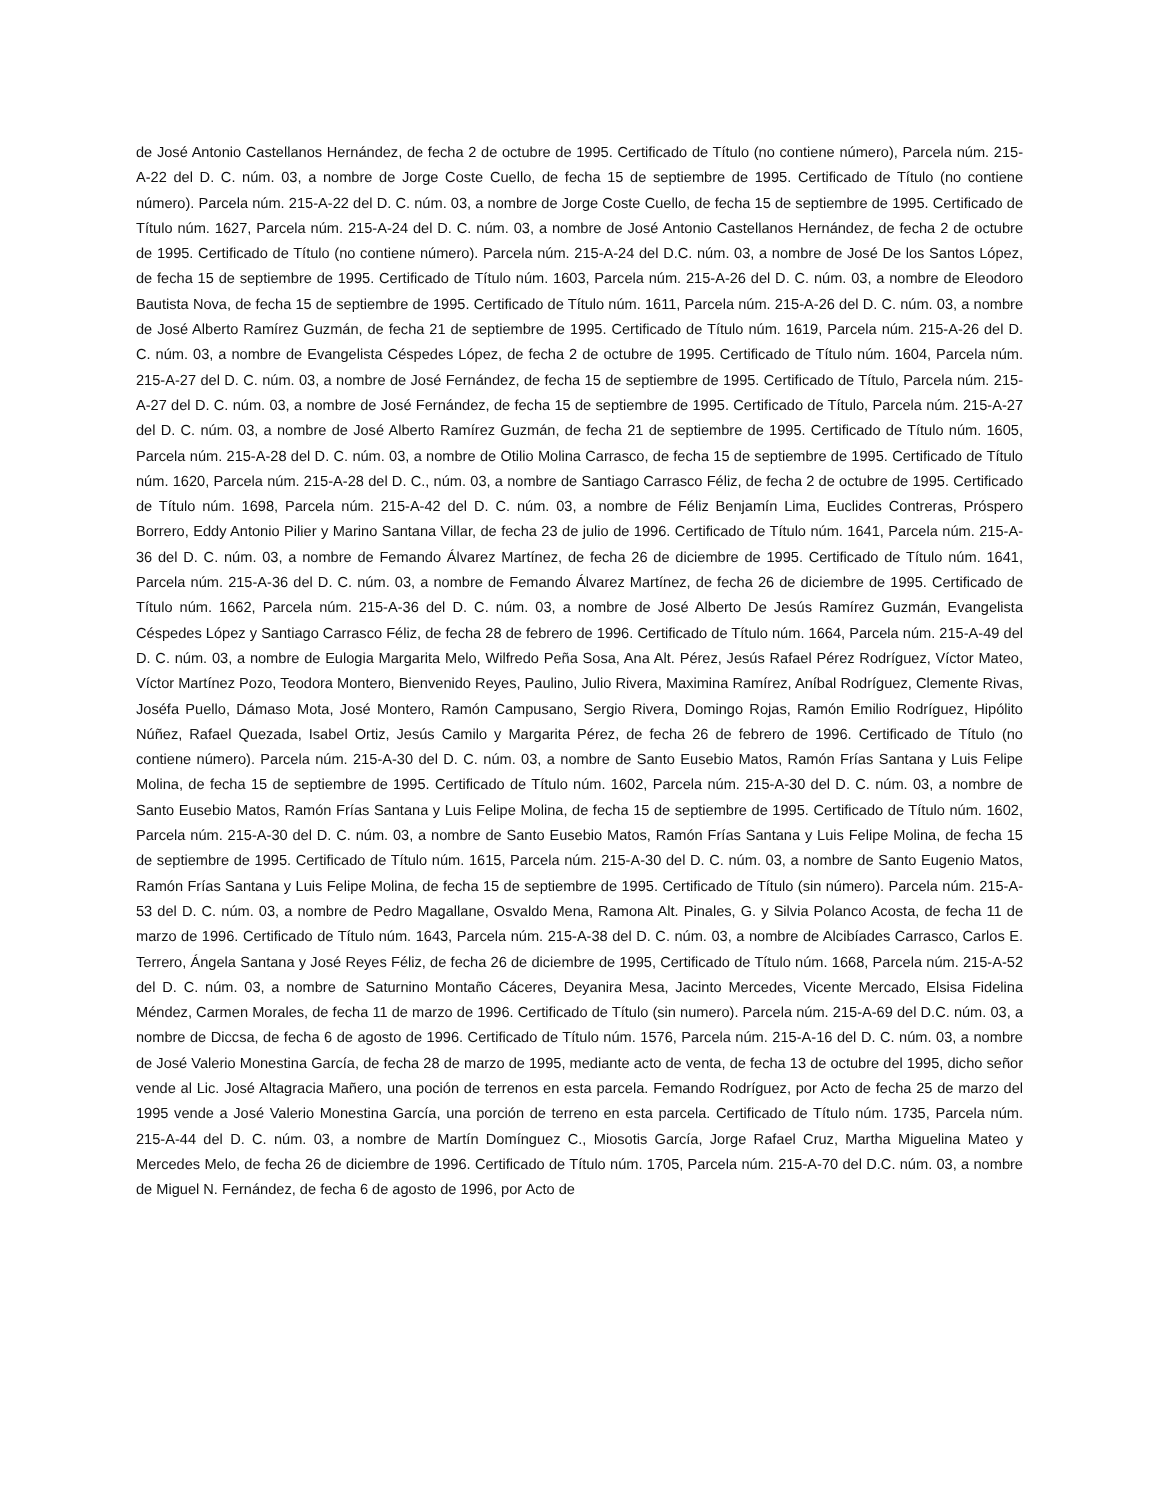de José Antonio Castellanos Hernández, de fecha 2 de octubre de 1995. Certificado de Título (no contiene número), Parcela núm. 215-A-22 del D. C. núm. 03, a nombre de Jorge Coste Cuello, de fecha 15 de septiembre de 1995. Certificado de Título (no contiene número). Parcela núm. 215-A-22 del D. C. núm. 03, a nombre de Jorge Coste Cuello, de fecha 15 de septiembre de 1995. Certificado de Título núm. 1627, Parcela núm. 215-A-24 del D. C. núm. 03, a nombre de José Antonio Castellanos Hernández, de fecha 2 de octubre de 1995. Certificado de Título (no contiene número). Parcela núm. 215-A-24 del D.C. núm. 03, a nombre de José De los Santos López, de fecha 15 de septiembre de 1995. Certificado de Título núm. 1603, Parcela núm. 215-A-26 del D. C. núm. 03, a nombre de Eleodoro Bautista Nova, de fecha 15 de septiembre de 1995. Certificado de Título núm. 1611, Parcela núm. 215-A-26 del D. C. núm. 03, a nombre de José Alberto Ramírez Guzmán, de fecha 21 de septiembre de 1995. Certificado de Título núm. 1619, Parcela núm. 215-A-26 del D. C. núm. 03, a nombre de Evangelista Céspedes López, de fecha 2 de octubre de 1995. Certificado de Título núm. 1604, Parcela núm. 215-A-27 del D. C. núm. 03, a nombre de José Fernández, de fecha 15 de septiembre de 1995. Certificado de Título, Parcela núm. 215-A-27 del D. C. núm. 03, a nombre de José Fernández, de fecha 15 de septiembre de 1995. Certificado de Título, Parcela núm. 215-A-27 del D. C. núm. 03, a nombre de José Alberto Ramírez Guzmán, de fecha 21 de septiembre de 1995. Certificado de Título núm. 1605, Parcela núm. 215-A-28 del D. C. núm. 03, a nombre de Otilio Molina Carrasco, de fecha 15 de septiembre de 1995. Certificado de Título núm. 1620, Parcela núm. 215-A-28 del D. C., núm. 03, a nombre de Santiago Carrasco Féliz, de fecha 2 de octubre de 1995. Certificado de Título núm. 1698, Parcela núm. 215-A-42 del D. C. núm. 03, a nombre de Féliz Benjamín Lima, Euclides Contreras, Próspero Borrero, Eddy Antonio Pilier y Marino Santana Villar, de fecha 23 de julio de 1996. Certificado de Título núm. 1641, Parcela núm. 215-A-36 del D. C. núm. 03, a nombre de Femando Álvarez Martínez, de fecha 26 de diciembre de 1995. Certificado de Título núm. 1641, Parcela núm. 215-A-36 del D. C. núm. 03, a nombre de Femando Álvarez Martínez, de fecha 26 de diciembre de 1995. Certificado de Título núm. 1662, Parcela núm. 215-A-36 del D. C. núm. 03, a nombre de José Alberto De Jesús Ramírez Guzmán, Evangelista Céspedes López y Santiago Carrasco Féliz, de fecha 28 de febrero de 1996. Certificado de Título núm. 1664, Parcela núm. 215-A-49 del D. C. núm. 03, a nombre de Eulogia Margarita Melo, Wilfredo Peña Sosa, Ana Alt. Pérez, Jesús Rafael Pérez Rodríguez, Víctor Mateo, Víctor Martínez Pozo, Teodora Montero, Bienvenido Reyes, Paulino, Julio Rivera, Maximina Ramírez, Aníbal Rodríguez, Clemente Rivas, Joséfa Puello, Dámaso Mota, José Montero, Ramón Campusano, Sergio Rivera, Domingo Rojas, Ramón Emilio Rodríguez, Hipólito Núñez, Rafael Quezada, Isabel Ortiz, Jesús Camilo y Margarita Pérez, de fecha 26 de febrero de 1996. Certificado de Título (no contiene número). Parcela núm. 215-A-30 del D. C. núm. 03, a nombre de Santo Eusebio Matos, Ramón Frías Santana y Luis Felipe Molina, de fecha 15 de septiembre de 1995. Certificado de Título núm. 1602, Parcela núm. 215-A-30 del D. C. núm. 03, a nombre de Santo Eusebio Matos, Ramón Frías Santana y Luis Felipe Molina, de fecha 15 de septiembre de 1995. Certificado de Título núm. 1602, Parcela núm. 215-A-30 del D. C. núm. 03, a nombre de Santo Eusebio Matos, Ramón Frías Santana y Luis Felipe Molina, de fecha 15 de septiembre de 1995. Certificado de Título núm. 1615, Parcela núm. 215-A-30 del D. C. núm. 03, a nombre de Santo Eugenio Matos, Ramón Frías Santana y Luis Felipe Molina, de fecha 15 de septiembre de 1995. Certificado de Título (sin número). Parcela núm. 215-A-53 del D. C. núm. 03, a nombre de Pedro Magallane, Osvaldo Mena, Ramona Alt. Pinales, G. y Silvia Polanco Acosta, de fecha 11 de marzo de 1996. Certificado de Título núm. 1643, Parcela núm. 215-A-38 del D. C. núm. 03, a nombre de Alcibíades Carrasco, Carlos E. Terrero, Ángela Santana y José Reyes Féliz, de fecha 26 de diciembre de 1995, Certificado de Título núm. 1668, Parcela núm. 215-A-52 del D. C. núm. 03, a nombre de Saturnino Montaño Cáceres, Deyanira Mesa, Jacinto Mercedes, Vicente Mercado, Elsisa Fidelina Méndez, Carmen Morales, de fecha 11 de marzo de 1996. Certificado de Título (sin numero). Parcela núm. 215-A-69 del D.C. núm. 03, a nombre de Diccsa, de fecha 6 de agosto de 1996. Certificado de Título núm. 1576, Parcela núm. 215-A-16 del D. C. núm. 03, a nombre de José Valerio Monestina García, de fecha 28 de marzo de 1995, mediante acto de venta, de fecha 13 de octubre del 1995, dicho señor vende al Lic. José Altagracia Mañero, una poción de terrenos en esta parcela. Femando Rodríguez, por Acto de fecha 25 de marzo del 1995 vende a José Valerio Monestina García, una porción de terreno en esta parcela. Certificado de Título núm. 1735, Parcela núm. 215-A-44 del D. C. núm. 03, a nombre de Martín Domínguez C., Miosotis García, Jorge Rafael Cruz, Martha Miguelina Mateo y Mercedes Melo, de fecha 26 de diciembre de 1996. Certificado de Título núm. 1705, Parcela núm. 215-A-70 del D.C. núm. 03, a nombre de Miguel N. Fernández, de fecha 6 de agosto de 1996, por Acto de